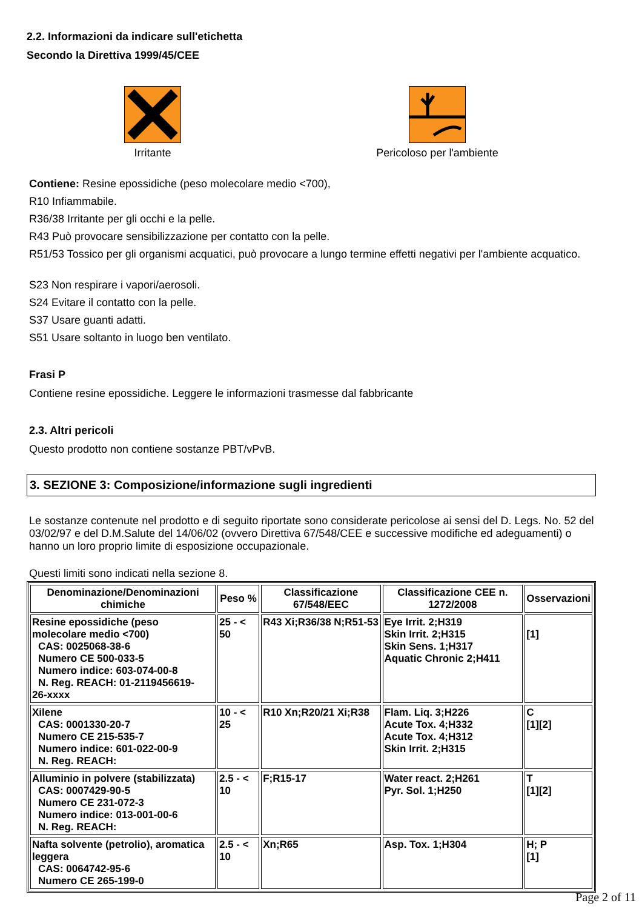2.2. Informazioni da indicare sull'etichetta
Secondo la Direttiva 1999/45/CEE
Irritante Pericoloso per l'ambiente
Contiene: Resine epossidiche (peso molecolare medio <700),
R10 Infiammabile.
R36/38 Irritante per gli occhi e la pelle.
R43 Può provocare sensibilizzazione per contatto con la pelle.
R51/53 Tossico per gli organismi acquatici, può provocare a lungo termine effetti negativi per l'ambiente acquatico.
S23 Non respirare i vapori/aerosoli.
S24 Evitare il contatto con la pelle.
S37 Usare guanti adatti.
S51 Usare soltanto in luogo ben ventilato.
Frasi P
Contiene resine epossidiche. Leggere le informazioni trasmesse dal fabbricante
2.3. Altri pericoli
Questo prodotto non contiene sostanze PBT/vPvB.
3. SEZIONE 3: Composizione/informazione sugli ingredienti
Le sostanze contenute nel prodotto e di seguito riportate sono considerate pericolose ai sensi del D. Legs. No. 52 del 03/02/97 e del D.M.Salute del 14/06/02 (ovvero Direttiva 67/548/CEE e successive modifiche ed adeguamenti) o hanno un loro proprio limite di esposizione occupazionale.
Questi limiti sono indicati nella sezione 8.
| Denominazione/Denominazioni chimiche | Peso % | Classificazione 67/548/EEC | Classificazione CEE n. 1272/2008 | Osservazioni |
| --- | --- | --- | --- | --- |
| Resine epossidiche (peso molecolare medio <700) CAS: 0025068-38-6 Numero CE 500-033-5 Numero indice: 603-074-00-8 N. Reg. REACH: 01-2119456619- 26-xxxx | 25 - < 50 | R43 Xi;R36/38 N;R51-53 | Eye Irrit. 2;H319 Skin Irrit. 2;H315 Skin Sens. 1;H317 Aquatic Chronic 2;H411 | [1] |
| Xilene CAS: 0001330-20-7 Numero CE 215-535-7 Numero indice: 601-022-00-9 N. Reg. REACH: | 10 - < 25 | R10 Xn;R20/21 Xi;R38 | Flam. Liq. 3;H226 Acute Tox. 4;H332 Acute Tox. 4;H312 Skin Irrit. 2;H315 | C [1][2] |
| Alluminio in polvere (stabilizzata) CAS: 0007429-90-5 Numero CE 231-072-3 Numero indice: 013-001-00-6 N. Reg. REACH: | 2.5 - < 10 | F;R15-17 | Water react. 2;H261 Pyr. Sol. 1;H250 | T [1][2] |
| Nafta solvente (petrolio), aromatica leggera CAS: 0064742-95-6 Numero CE 265-199-0 | 2.5 - < 10 | Xn;R65 | Asp. Tox. 1;H304 | H; P [1] |
Page 2 of 11